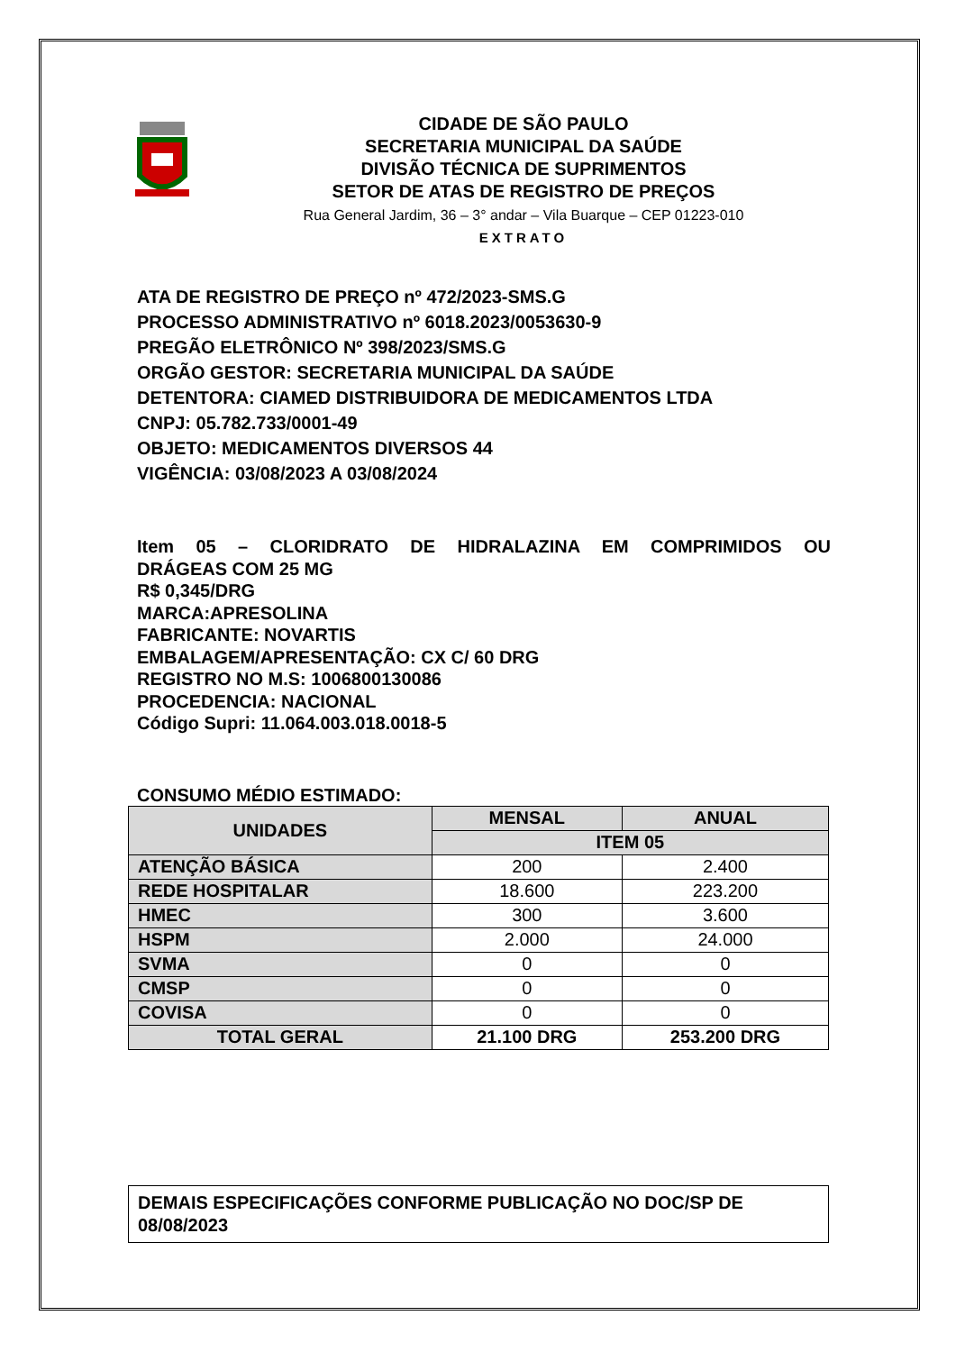CIDADE DE SÃO PAULO
SECRETARIA MUNICIPAL DA SAÚDE
DIVISÃO TÉCNICA DE SUPRIMENTOS
SETOR DE ATAS DE REGISTRO DE PREÇOS
Rua General Jardim, 36 – 3° andar – Vila Buarque – CEP 01223-010
EXTRATO
ATA DE REGISTRO DE PREÇO nº 472/2023-SMS.G
PROCESSO ADMINISTRATIVO nº 6018.2023/0053630-9
PREGÃO ELETRÔNICO Nº 398/2023/SMS.G
ORGÃO GESTOR: SECRETARIA MUNICIPAL DA SAÚDE
DETENTORA: CIAMED DISTRIBUIDORA DE MEDICAMENTOS LTDA
CNPJ: 05.782.733/0001-49
OBJETO: MEDICAMENTOS DIVERSOS 44
VIGÊNCIA: 03/08/2023 A 03/08/2024
Item 05 – CLORIDRATO DE HIDRALAZINA EM COMPRIMIDOS OU
DRÁGEAS COM 25 MG
R$ 0,345/DRG
MARCA:APRESOLINA
FABRICANTE: NOVARTIS
EMBALAGEM/APRESENTAÇÃO: CX C/ 60 DRG
REGISTRO NO M.S: 1006800130086
PROCEDENCIA: NACIONAL
Código Supri: 11.064.003.018.0018-5
CONSUMO MÉDIO ESTIMADO:
| UNIDADES | MENSAL | ANUAL |
| --- | --- | --- |
| | ITEM 05 | |
| ATENÇÃO BÁSICA | 200 | 2.400 |
| REDE HOSPITALAR | 18.600 | 223.200 |
| HMEC | 300 | 3.600 |
| HSPM | 2.000 | 24.000 |
| SVMA | 0 | 0 |
| CMSP | 0 | 0 |
| COVISA | 0 | 0 |
| TOTAL GERAL | 21.100 DRG | 253.200 DRG |
DEMAIS ESPECIFICAÇÕES CONFORME PUBLICAÇÃO NO DOC/SP DE 08/08/2023